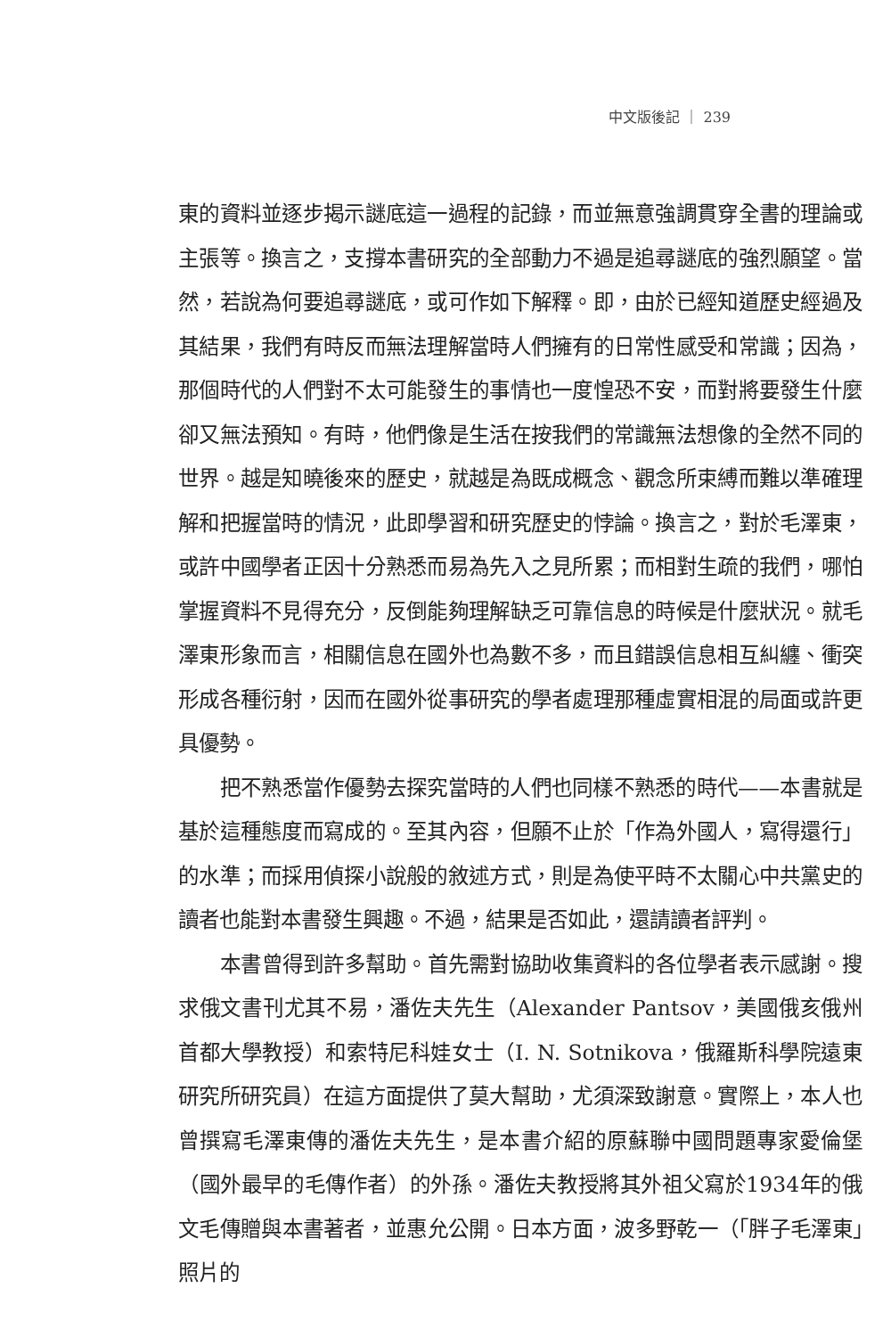中文版後記 ｜ 239
東的資料並逐步揭示謎底這一過程的記錄，而並無意強調貫穿全書的理論或主張等。換言之，支撐本書研究的全部動力不過是追尋謎底的強烈願望。當然，若說為何要追尋謎底，或可作如下解釋。即，由於已經知道歷史經過及其結果，我們有時反而無法理解當時人們擁有的日常性感受和常識；因為，那個時代的人們對不太可能發生的事情也一度惶恐不安，而對將要發生什麼卻又無法預知。有時，他們像是生活在按我們的常識無法想像的全然不同的世界。越是知曉後來的歷史，就越是為既成概念、觀念所束縛而難以準確理解和把握當時的情況，此即學習和研究歷史的悖論。換言之，對於毛澤東，或許中國學者正因十分熟悉而易為先入之見所累；而相對生疏的我們，哪怕掌握資料不見得充分，反倒能夠理解缺乏可靠信息的時候是什麼狀況。就毛澤東形象而言，相關信息在國外也為數不多，而且錯誤信息相互糾纏、衝突形成各種衍射，因而在國外從事研究的學者處理那種虛實相混的局面或許更具優勢。
把不熟悉當作優勢去探究當時的人們也同樣不熟悉的時代——本書就是基於這種態度而寫成的。至其內容，但願不止於「作為外國人，寫得還行」的水準；而採用偵探小說般的敘述方式，則是為使平時不太關心中共黨史的讀者也能對本書發生興趣。不過，結果是否如此，還請讀者評判。
本書曾得到許多幫助。首先需對協助收集資料的各位學者表示感謝。搜求俄文書刊尤其不易，潘佐夫先生（Alexander Pantsov，美國俄亥俄州首都大學教授）和索特尼科娃女士（I. N. Sotnikova，俄羅斯科學院遠東研究所研究員）在這方面提供了莫大幫助，尤須深致謝意。實際上，本人也曾撰寫毛澤東傳的潘佐夫先生，是本書介紹的原蘇聯中國問題專家愛倫堡（國外最早的毛傳作者）的外孫。潘佐夫教授將其外祖父寫於1934年的俄文毛傳贈與本書著者，並惠允公開。日本方面，波多野乾一（「胖子毛澤東」照片的